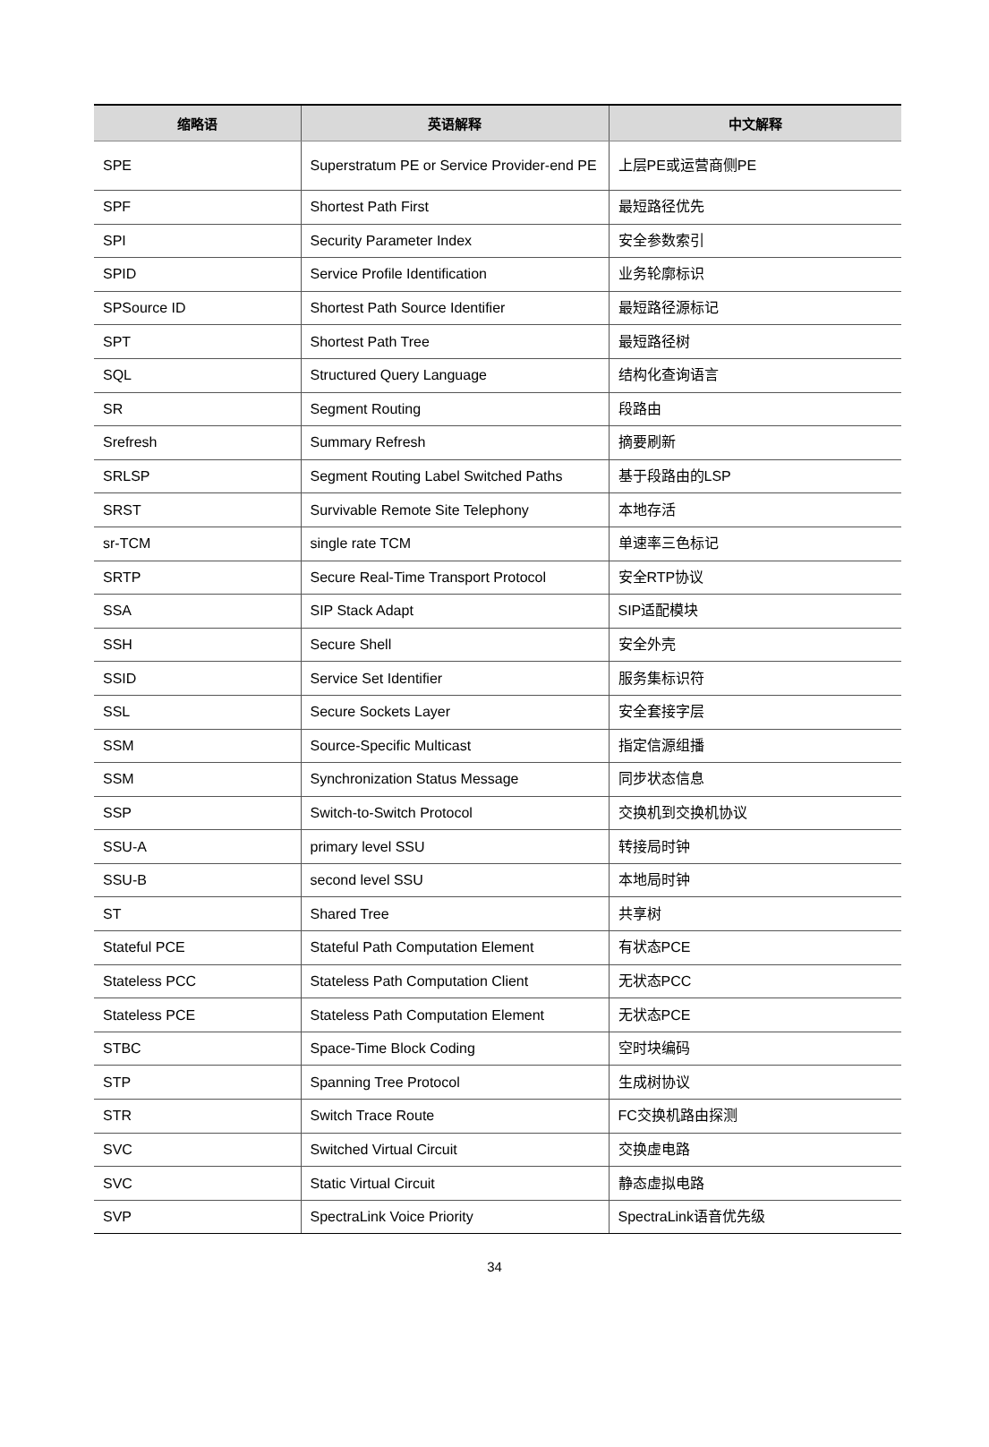| 缩略语 | 英语解释 | 中文解释 |
| --- | --- | --- |
| SPE | Superstratum PE or Service Provider-end PE | 上层PE或运营商侧PE |
| SPF | Shortest Path First | 最短路径优先 |
| SPI | Security Parameter Index | 安全参数索引 |
| SPID | Service Profile Identification | 业务轮廓标识 |
| SPSource ID | Shortest Path Source Identifier | 最短路径源标记 |
| SPT | Shortest Path Tree | 最短路径树 |
| SQL | Structured Query Language | 结构化查询语言 |
| SR | Segment Routing | 段路由 |
| Srefresh | Summary Refresh | 摘要刷新 |
| SRLSP | Segment Routing Label Switched Paths | 基于段路由的LSP |
| SRST | Survivable Remote Site Telephony | 本地存活 |
| sr-TCM | single rate TCM | 单速率三色标记 |
| SRTP | Secure Real-Time Transport Protocol | 安全RTP协议 |
| SSA | SIP Stack Adapt | SIP适配模块 |
| SSH | Secure Shell | 安全外壳 |
| SSID | Service Set Identifier | 服务集标识符 |
| SSL | Secure Sockets Layer | 安全套接字层 |
| SSM | Source-Specific Multicast | 指定信源组播 |
| SSM | Synchronization Status Message | 同步状态信息 |
| SSP | Switch-to-Switch Protocol | 交换机到交换机协议 |
| SSU-A | primary level SSU | 转接局时钟 |
| SSU-B | second level SSU | 本地局时钟 |
| ST | Shared Tree | 共享树 |
| Stateful PCE | Stateful Path Computation Element | 有状态PCE |
| Stateless PCC | Stateless Path Computation Client | 无状态PCC |
| Stateless PCE | Stateless Path Computation Element | 无状态PCE |
| STBC | Space-Time Block Coding | 空时块编码 |
| STP | Spanning Tree Protocol | 生成树协议 |
| STR | Switch Trace Route | FC交换机路由探测 |
| SVC | Switched Virtual Circuit | 交换虚电路 |
| SVC | Static Virtual Circuit | 静态虚拟电路 |
| SVP | SpectraLink Voice Priority | SpectraLink语音优先级 |
34